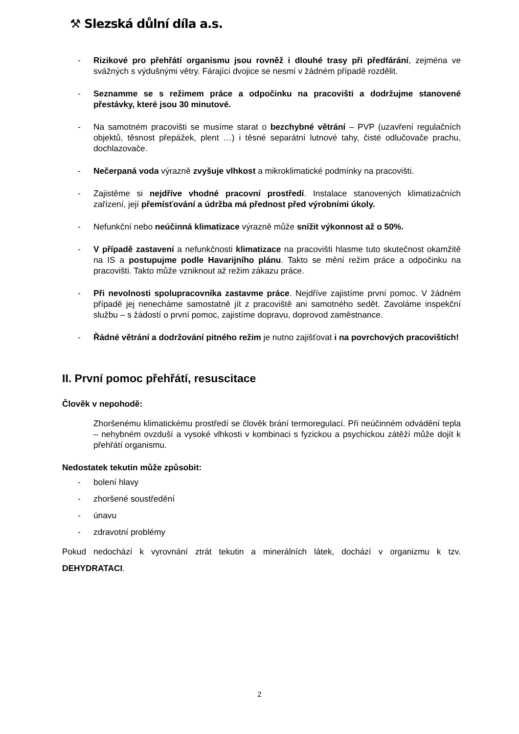⚒ Slezská důlní díla a.s.
- Rizikové pro přehřátí organismu jsou rovněž i dlouhé trasy při předfárání, zejména ve svážných s výdušnými větry. Fárající dvojice se nesmí v žádném případě rozdělit.
- Seznamme se s režimem práce a odpočinku na pracovišti a dodržujme stanovené přestávky, které jsou 30 minutové.
- Na samotném pracovišti se musíme starat o bezchybné větrání – PVP (uzavření regulačních objektů, těsnost přepážek, plent …) i těsné separátní lutnové tahy, čisté odlučovače prachu, dochlazovače.
- Nečerpaná voda výrazně zvyšuje vlhkost a mikroklimatické podmínky na pracovišti.
- Zajistěme si nejdříve vhodné pracovní prostředí. Instalace stanovených klimatizačních zařízení, její přemísťování a údržba má přednost před výrobními úkoly.
- Nefunkční nebo neúčinná klimatizace výrazně může snížit výkonnost až o 50%.
- V případě zastavení a nefunkčnosti klimatizace na pracovišti hlasme tuto skutečnost okamžitě na IS a postupujme podle Havarijního plánu. Takto se mění režim práce a odpočinku na pracovišti. Takto může vzniknout až režim zákazu práce.
- Při nevolnosti spolupracovníka zastavme práce. Nejdříve zajistíme první pomoc. V žádném případě jej nenecháme samostatně jít z pracoviště ani samotného sedět. Zavoláme inspekční službu – s žádostí o první pomoc, zajistíme dopravu, doprovod zaměstnance.
- Řádné větrání a dodržování pitného režim je nutno zajišťovat i na povrchových pracovištích!
II. První pomoc přehřátí, resuscitace
Člověk v nepohodě:
Zhoršenému klimatickému prostředí se člověk brání termoregulací. Při neúčinném odvádění tepla – nehybném ovzduší a vysoké vlhkosti v kombinaci s fyzickou a psychickou zátěží může dojít k přehřátí organismu.
Nedostatek tekutin může způsobit:
- bolení hlavy
- zhoršené soustředění
- únavu
- zdravotní problémy
Pokud nedochází k vyrovnání ztrát tekutin a minerálních látek, dochází v organizmu k tzv. DEHYDRATACI.
2